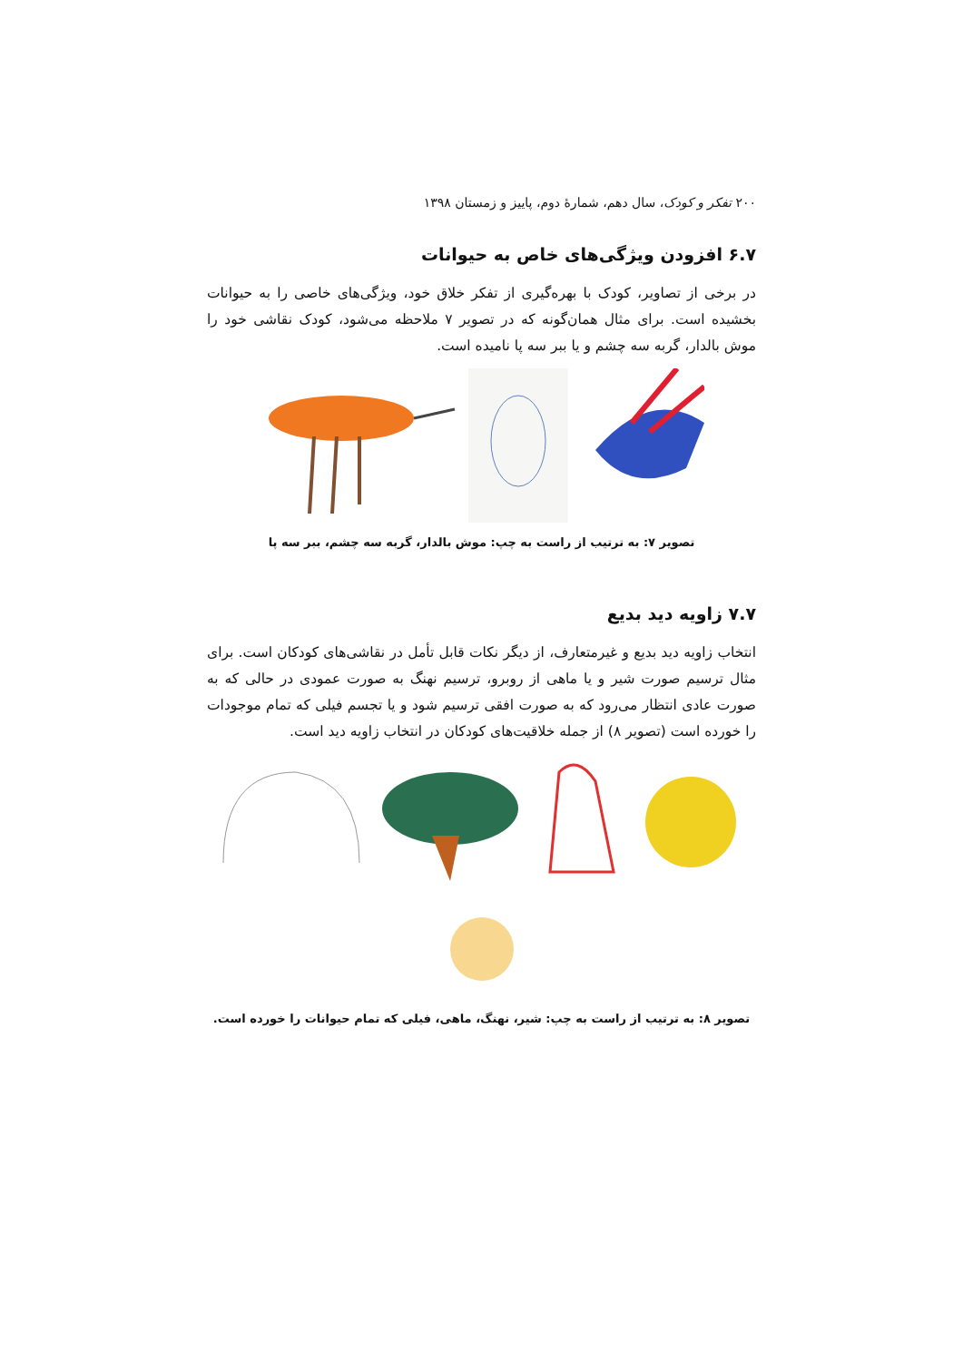۲۰۰ تفکر و کودک، سال دهم، شمارهٔ دوم، پاییز و زمستان ۱۳۹۸
۶.۷ افزودن ویژگی‌های خاص به حیوانات
در برخی از تصاویر، کودک با بهره‌گیری از تفکر خلاق خود، ویژگی‌های خاصی را به حیوانات بخشیده است. برای مثال همان‌گونه که در تصویر ۷ ملاحظه می‌شود، کودک نقاشی خود را موش بالدار، گربه سه چشم و یا ببر سه پا نامیده است.
تصویر ۷: به ترتیب از راست به چپ: موش بالدار، گربه سه چشم، ببر سه پا
۷.۷ زاویه دید بدیع
انتخاب زاویه دید بدیع و غیرمتعارف، از دیگر نکات قابل تأمل در نقاشی‌های کودکان است. برای مثال ترسیم صورت شیر و یا ماهی از روبرو، ترسیم نهنگ به صورت عمودی در حالی که به صورت عادی انتظار می‌رود که به صورت افقی ترسیم شود و یا تجسم فیلی که تمام موجودات را خورده است (تصویر ۸) از جمله خلاقیت‌های کودکان در انتخاب زاویه دید است.
تصویر ۸: به ترتیب از راست به چپ: شیر، نهنگ، ماهی، فیلی که تمام حیوانات را خورده است.